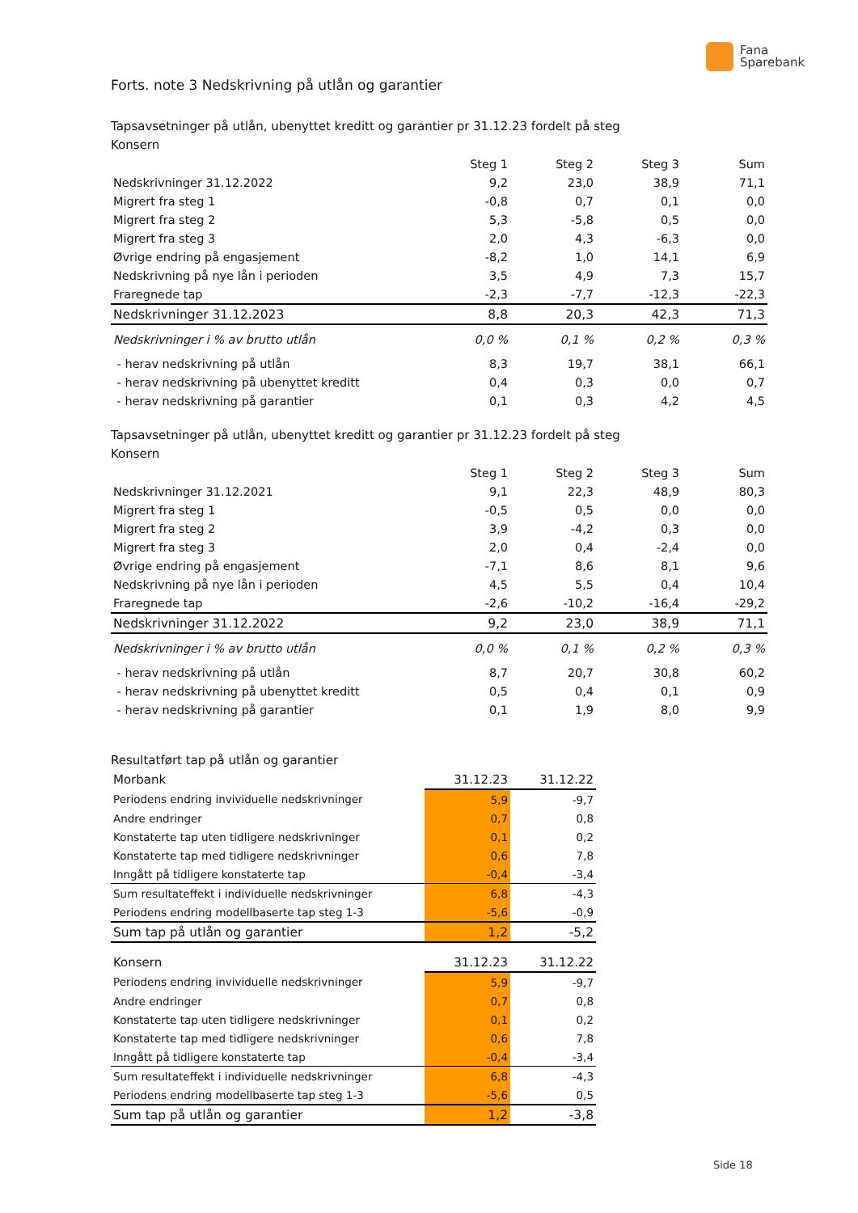Fana
Sparebank
Forts. note 3 Nedskrivning på utlån og garantier
Tapsavsetninger på utlån, ubenyttet kreditt og garantier pr 31.12.23 fordelt på steg
Konsern
| | Steg 1 | Steg 2 | Steg 3 | Sum |
| --- | --- | --- | --- | --- |
| Nedskrivninger 31.12.2022 | 9,2 | 23,0 | 38,9 | 71,1 |
| Migrert fra steg 1 | -0,8 | 0,7 | 0,1 | 0,0 |
| Migrert fra steg 2 | 5,3 | -5,8 | 0,5 | 0,0 |
| Migrert fra steg 3 | 2,0 | 4,3 | -6,3 | 0,0 |
| Øvrige endring på engasjement | -8,2 | 1,0 | 14,1 | 6,9 |
| Nedskrivning på nye lån i perioden | 3,5 | 4,9 | 7,3 | 15,7 |
| Fraregnede tap | -2,3 | -7,7 | -12,3 | -22,3 |
| Nedskrivninger 31.12.2023 | 8,8 | 20,3 | 42,3 | 71,3 |
| Nedskrivninger i % av brutto utlån | 0,0 % | 0,1 % | 0,2 % | 0,3 % |
| - herav nedskrivning på utlån | 8,3 | 19,7 | 38,1 | 66,1 |
| - herav nedskrivning på ubenyttet kreditt | 0,4 | 0,3 | 0,0 | 0,7 |
| - herav nedskrivning på garantier | 0,1 | 0,3 | 4,2 | 4,5 |
Tapsavsetninger på utlån, ubenyttet kreditt og garantier pr 31.12.23 fordelt på steg
Konsern
| | Steg 1 | Steg 2 | Steg 3 | Sum |
| --- | --- | --- | --- | --- |
| Nedskrivninger 31.12.2021 | 9,1 | 22,3 | 48,9 | 80,3 |
| Migrert fra steg 1 | -0,5 | 0,5 | 0,0 | 0,0 |
| Migrert fra steg 2 | 3,9 | -4,2 | 0,3 | 0,0 |
| Migrert fra steg 3 | 2,0 | 0,4 | -2,4 | 0,0 |
| Øvrige endring på engasjement | -7,1 | 8,6 | 8,1 | 9,6 |
| Nedskrivning på nye lån i perioden | 4,5 | 5,5 | 0,4 | 10,4 |
| Fraregnede tap | -2,6 | -10,2 | -16,4 | -29,2 |
| Nedskrivninger 31.12.2022 | 9,2 | 23,0 | 38,9 | 71,1 |
| Nedskrivninger i % av brutto utlån | 0,0 % | 0,1 % | 0,2 % | 0,3 % |
| - herav nedskrivning på utlån | 8,7 | 20,7 | 30,8 | 60,2 |
| - herav nedskrivning på ubenyttet kreditt | 0,5 | 0,4 | 0,1 | 0,9 |
| - herav nedskrivning på garantier | 0,1 | 1,9 | 8,0 | 9,9 |
Resultatført tap på utlån og garantier
| Morbank | 31.12.23 | 31.12.22 |
| Periodens endring invividuelle nedskrivninger | 5,9 | -9,7 |
| Andre endringer | 0,7 | 0,8 |
| Konstaterte tap uten tidligere nedskrivninger | 0,1 | 0,2 |
| Konstaterte tap med tidligere nedskrivninger | 0,6 | 7,8 |
| Inngått på tidligere konstaterte tap | -0,4 | -3,4 |
| Sum resultateffekt i individuelle nedskrivninger | 6,8 | -4,3 |
| Periodens endring modellbaserte tap steg 1-3 | -5,6 | -0,9 |
| Sum tap på utlån og garantier | 1,2 | -5,2 |
| Konsern | 31.12.23 | 31.12.22 |
| Periodens endring invividuelle nedskrivninger | 5,9 | -9,7 |
| Andre endringer | 0,7 | 0,8 |
| Konstaterte tap uten tidligere nedskrivninger | 0,1 | 0,2 |
| Konstaterte tap med tidligere nedskrivninger | 0,6 | 7,8 |
| Inngått på tidligere konstaterte tap | -0,4 | -3,4 |
| Sum resultateffekt i individuelle nedskrivninger | 6,8 | -4,3 |
| Periodens endring modellbaserte tap steg 1-3 | -5,6 | 0,5 |
| Sum tap på utlån og garantier | 1,2 | -3,8 |
Side 18